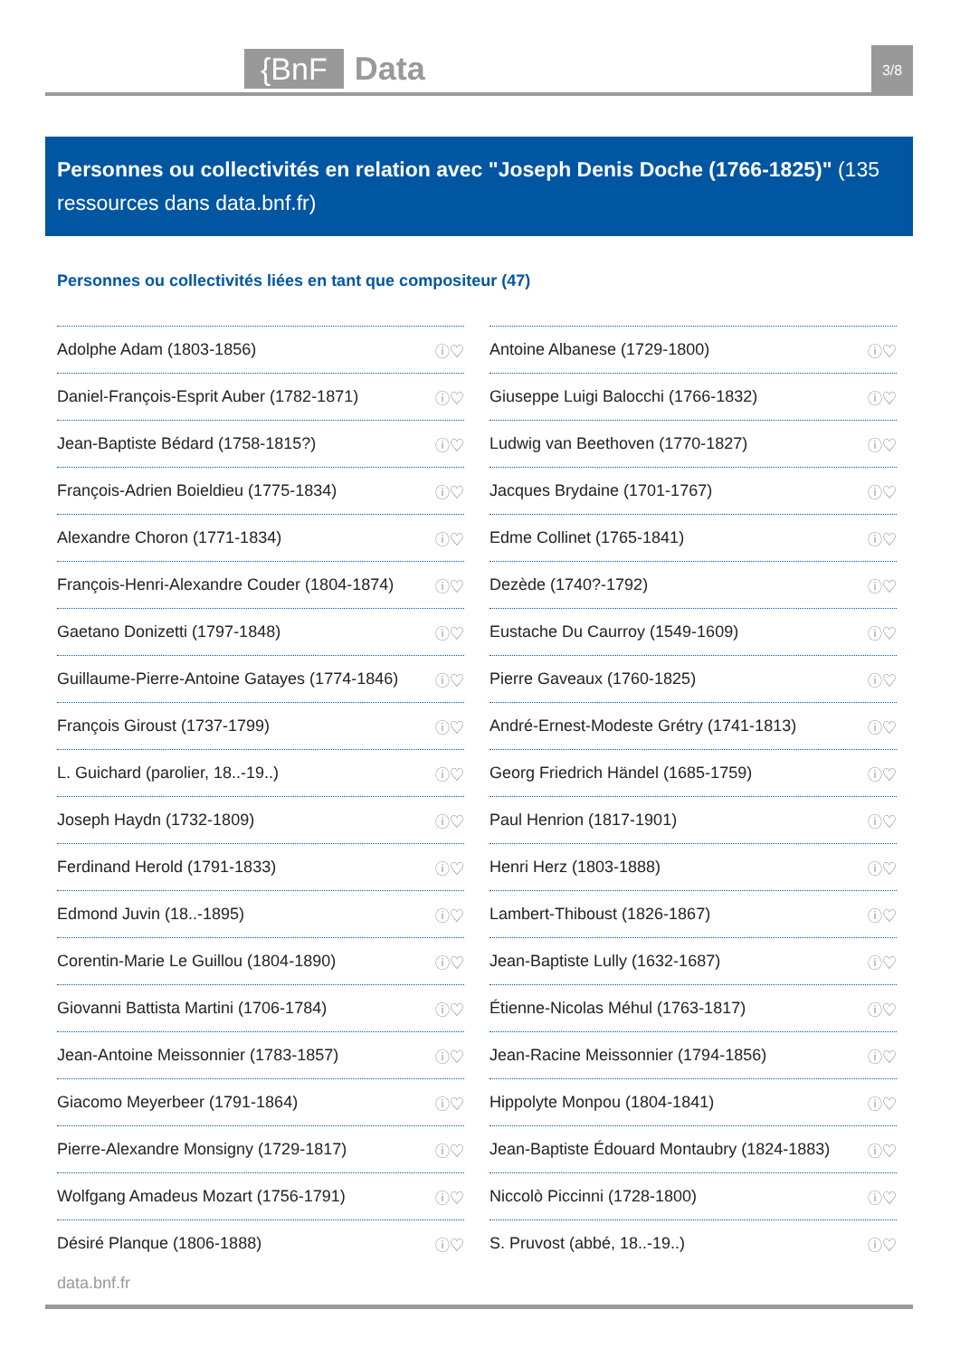{BnF Data 3/8
Personnes ou collectivités en relation avec "Joseph Denis Doche (1766-1825)" (135 ressources dans data.bnf.fr)
Personnes ou collectivités liées en tant que compositeur (47)
Adolphe Adam (1803-1856) ⓘ♡
Antoine Albanese (1729-1800) ⓘ♡
Daniel-François-Esprit Auber (1782-1871) ⓘ♡
Giuseppe Luigi Balocchi (1766-1832) ⓘ♡
Jean-Baptiste Bédard (1758-1815?) ⓘ♡
Ludwig van Beethoven (1770-1827) ⓘ♡
François-Adrien Boieldieu (1775-1834) ⓘ♡
Jacques Brydaine (1701-1767) ⓘ♡
Alexandre Choron (1771-1834) ⓘ♡
Edme Collinet (1765-1841) ⓘ♡
François-Henri-Alexandre Couder (1804-1874) ⓘ♡
Dezède (1740?-1792) ⓘ♡
Gaetano Donizetti (1797-1848) ⓘ♡
Eustache Du Caurroy (1549-1609) ⓘ♡
Guillaume-Pierre-Antoine Gatayes (1774-1846) ⓘ♡
Pierre Gaveaux (1760-1825) ⓘ♡
François Giroust (1737-1799) ⓘ♡
André-Ernest-Modeste Grétry (1741-1813) ⓘ♡
L. Guichard (parolier, 18..-19..) ⓘ♡
Georg Friedrich Händel (1685-1759) ⓘ♡
Joseph Haydn (1732-1809) ⓘ♡
Paul Henrion (1817-1901) ⓘ♡
Ferdinand Herold (1791-1833) ⓘ♡
Henri Herz (1803-1888) ⓘ♡
Edmond Juvin (18..-1895) ⓘ♡
Lambert-Thiboust (1826-1867) ⓘ♡
Corentin-Marie Le Guillou (1804-1890) ⓘ♡
Jean-Baptiste Lully (1632-1687) ⓘ♡
Giovanni Battista Martini (1706-1784) ⓘ♡
Étienne-Nicolas Méhul (1763-1817) ⓘ♡
Jean-Antoine Meissonnier (1783-1857) ⓘ♡
Jean-Racine Meissonnier (1794-1856) ⓘ♡
Giacomo Meyerbeer (1791-1864) ⓘ♡
Hippolyte Monpou (1804-1841) ⓘ♡
Pierre-Alexandre Monsigny (1729-1817) ⓘ♡
Jean-Baptiste Édouard Montaubry (1824-1883) ⓘ♡
Wolfgang Amadeus Mozart (1756-1791) ⓘ♡
Niccolò Piccinni (1728-1800) ⓘ♡
Désiré Planque (1806-1888) ⓘ♡
S. Pruvost (abbé, 18..-19..) ⓘ♡
data.bnf.fr